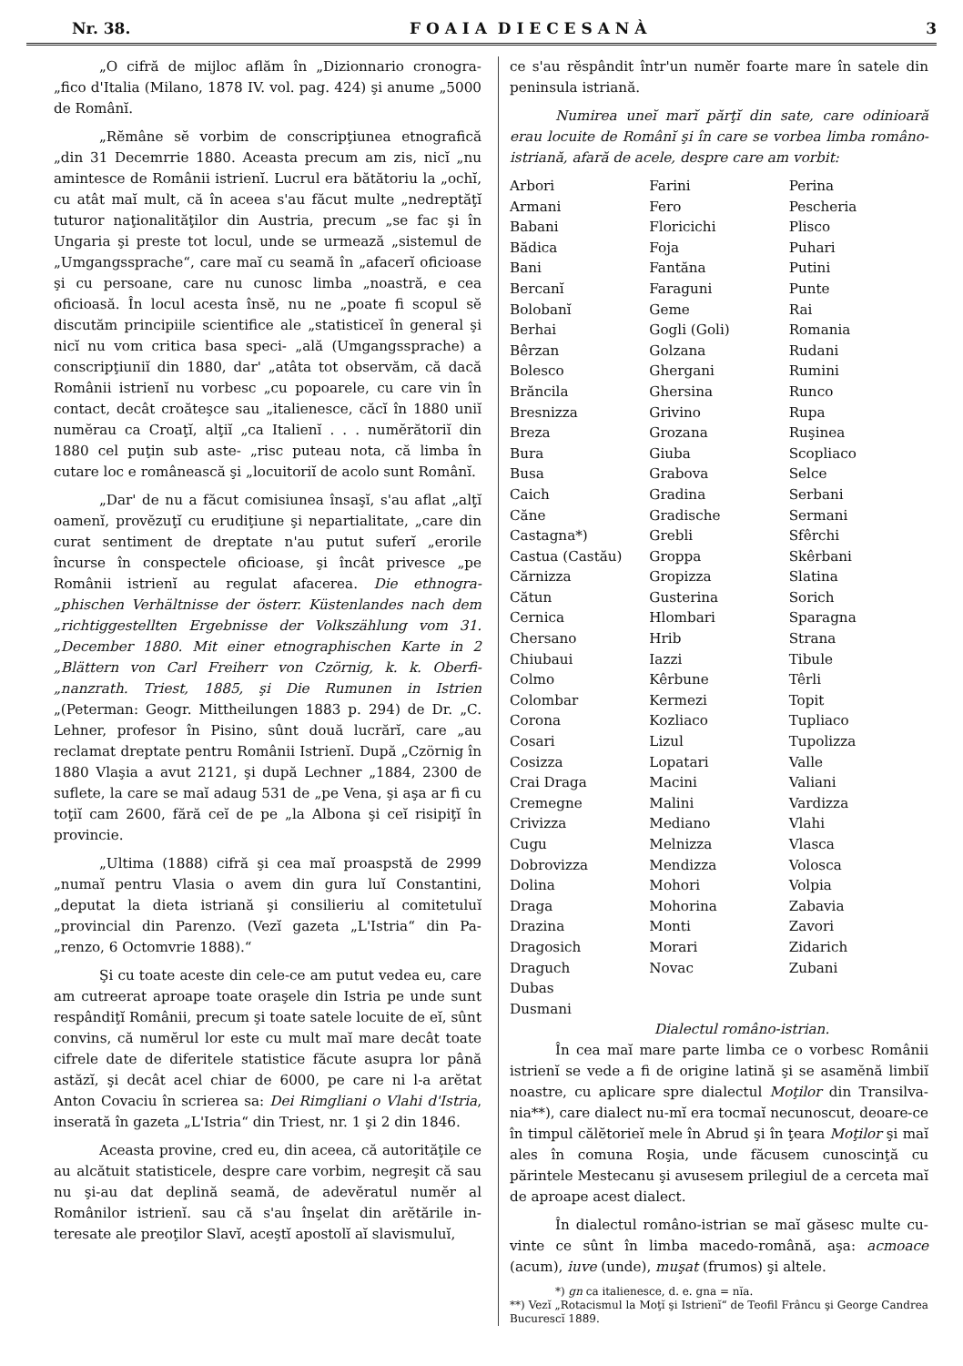Nr. 38. F O A I A D I E C E S A N À 3
„O cifră de mijloc aflăm în „Dizionnario cronogra- „fico d'Italia (Milano, 1878 IV. vol. pag. 424) şi anume „5000 de Românĭ.
„Rĕmâne sĕ vorbim de conscripţiunea etnografică „din 31 Decemrrie 1880. Aceasta precum am zis, nicĭ „nu amintesce de Românii istrienĭ. Lucrul era bătătoriu la „ochĭ, cu atât maĭ mult, că în aceea s'au făcut multe „nedreptăţĭ tuturor naţionalităţilor din Austria, precum „se fac şi în Ungaria şi preste tot locul, unde se urmează „sistemul de „Umgangssprache“, care maĭ cu seamă în „afacerĭ oficioase şi cu persoane, care nu cunosc limba „noastră, e cea oficioasă. În locul acesta însĕ, nu ne „poate fi scopul sĕ discutăm principiile scientifice ale „statisticeĭ în general şi nicĭ nu vom critica basa speci- „ală (Umgangssprache) a conscripţiuniĭ din 1880, dar' „atâta tot observăm, că dacă Românii istrienĭ nu vorbesc „cu popoarele, cu care vin în contact, decât croăteşce sau „italienesce, căcĭ în 1880 uniĭ numĕrau ca Croaţĭ, alţiĭ „ca Italienĭ . . . numĕrătoriĭ din 1880 cel puţin sub aste- „risc puteau nota, că limba în cutare loc e românească şi „locuitoriĭ de acolo sunt Românĭ.
„Dar' de nu a făcut comisiunea însaşĭ, s'au aflat „alţĭ oamenĭ, provĕzuţĭ cu erudiţiune şi nepartialitate, „care din curat sentiment de dreptate n'au putut suferĭ „erorile încurse în conspectele oficioase, şi încât privesce „pe Românii istrienĭ au regulat afacerea. Die ethnogra- „phischen Verhältnisse der österr. Küstenlandes nach dem „richtiggestellten Ergebnisse der Volkszählung vom 31. „December 1880. Mit einer etnographischen Karte in 2 „Blättern von Carl Freiherr von Czörnig, k. k. Oberfi- „nanzrath. Triest, 1885, şi Die Rumunen in Istrien „(Peterman: Geogr. Mittheilungen 1883 p. 294) de Dr. „C. Lehner, profesor în Pisino, sûnt două lucrărĭ, care „au reclamat dreptate pentru Românii Istrienĭ. După „Czörnig în 1880 Vlaşia a avut 2121, şi după Lechner „1884, 2300 de suflete, la care se maĭ adaug 531 de „pe Vena, şi aşa ar fi cu toţiĭ cam 2600, fără ceĭ de pe „la Albona şi ceĭ risipiţĭ în provincie.
„Ultima (1888) cifră şi cea maĭ proaspstă de 2999 „numaĭ pentru Vlasia o avem din gura luĭ Constantini, „deputat la dieta istriană şi consilieriu al comitetuluĭ „provincial din Parenzo. (Vezĭ gazeta „L'Istria“ din Pa- „renzo, 6 Octomvrie 1888).“
Şi cu toate aceste din cele-ce am putut vedea eu, care am cutreerat aproape toate oraşele din Istria pe unde sunt respândiţĭ Românii, precum şi toate satele locuite de eĭ, sûnt convins, că numĕrul lor este cu mult maĭ mare decât toate cifrele date de diferitele statistice făcute asupra lor până astăzĭ, şi decât acel chiar de 6000, pe care ni l-a arĕtat Anton Covaciu în scrierea sa: Dei Rimgliani o Vlahi d'Istria, inserată în gazeta „L'Istria“ din Triest, nr. 1 şi 2 din 1846.
Aceasta provine, cred eu, din aceea, că autorităţile ce au alcătuit statisticele, despre care vorbim, negreşit că sau nu şi-au dat deplină seamă, de adevĕratul numĕr al Românilor istrienĭ. sau că s'au înşelat din arĕtările in- teresate ale preoţilor Slavĭ, aceştĭ apostolĭ aĭ slavismuluĭ,
ce s'au rĕspândit într'un numĕr foarte mare în satele din peninsula istriană.
Numirea uneĭ marĭ părţĭ din sate, care odinioară erau locuite de Românĭ şi în care se vorbea limba româno- istriană, afară de acele, despre care am vorbit:
| Arbori | Farini | Perina |
| Armani | Fero | Pescheria |
| Babani | Floricichi | Plisco |
| Bădica | Foja | Puhari |
| Bani | Fantăna | Putini |
| Bercanĭ | Faraguni | Punte |
| Bolobanĭ | Geme | Rai |
| Berhai | Gogli (Goli) | Romania |
| Bêrzan | Golzana | Rudani |
| Bolesco | Ghergani | Rumini |
| Brăncila | Ghersina | Runco |
| Bresnizza | Grivino | Rupa |
| Breza | Grozana | Ruşinea |
| Bura | Giuba | Scopliaco |
| Busa | Grabova | Selce |
| Caich | Gradina | Serbani |
| Căne | Gradische | Sermani |
| Castagna*) | Grebli | Sfêrchi |
| Castua (Castău) | Groppa | Skêrbani |
| Cărnizza | Gropizza | Slatina |
| Cătun | Gusterina | Sorich |
| Cernica | Hlombari | Sparagna |
| Chersano | Hrib | Strana |
| Chiubaui | Iazzi | Tibule |
| Colmo | Kêrbune | Têrli |
| Colombar | Kermezi | Topit |
| Corona | Kozliaco | Tupliaco |
| Cosari | Lizul | Tupolizza |
| Cosizza | Lopatari | Valle |
| Crai Draga | Macini | Valiani |
| Cremegne | Malini | Vardizza |
| Crivizza | Mediano | Vlahi |
| Cugu | Melnizza | Vlasca |
| Dobrovizza | Mendizza | Volosca |
| Dolina | Mohori | Volpia |
| Draga | Mohorina | Zabavia |
| Drazina | Monti | Zavori |
| Dragosich | Morari | Zidarich |
| Draguch | Novac | Zubani |
| Dubas | | |
| Dusmani | | |
Dialectul româno-istrian.
În cea maĭ mare parte limba ce o vorbesc Românii istrienĭ se vede a fi de origine latină şi se asamĕnă limbiĭ noastre, cu aplicare spre dialectul Moţilor din Transilva- nia**), care dialect nu-mĭ era tocmaĭ necunoscut, deoare-ce în timpul călĕtorieĭ mele în Abrud şi în ţeara Moţilor şi maĭ ales în comuna Roşia, unde făcusem cunoscinţă cu părintele Mestecanu şi avusesem prilegiul de a cerceta maĭ de aproape acest dialect.
În dialectul româno-istrian se maĭ găsesc multe cu- vinte ce sûnt în limba macedo-română, aşa: acmoace (acum), iuve (unde), muşat (frumos) şi altele.
*) gn ca italienesce, d. e. gna = nĭa.
**) Vezĭ „Rotacismul la Moţĭ şi Istrienĭ“ de Teofil Frâncu şi George Candrea Bucurescĭ 1889.